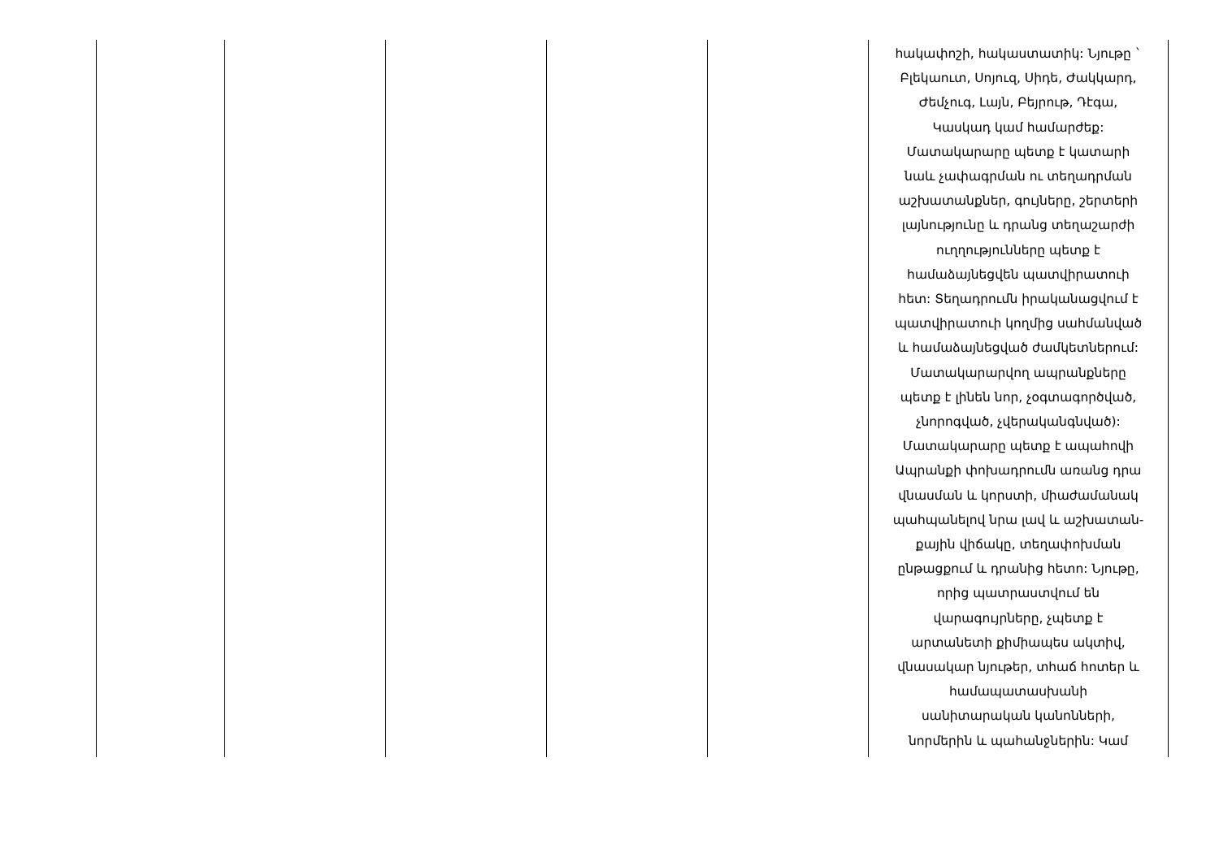| | | | | | հակափոշի, հակաստատիկ: Նյութը ` Բլեկաուտ, Սոյուզ, Սիդե, Ժակկարդ, Ժեմչուգ, Լայն, Բեյրութ, Դէգա, Կասկադ կամ համարժեք: Մատակարարը պետք է կատարի նաև չափագրման ու տեղադրման աշխատանքներ, գույները, շերտերի լայնությունը և դրանց տեղաշարժի ուղղությունները պետք է համաձայնեցվեն պատվիրատուի հետ: Տեղադրումն իրականացվում է պատվիրատուի կողմից սահմանված և համաձայնեցված ժամկետներում: Մատակարարվող ապրանքները պետք է լինեն նոր, չօգտագործված, չնորոգված, չվերականգնված): Մատակարարը պետք է ապահովի Ապրանքի փոխադրումն առանց դրա վնասման և կորստի, միաժամանակ պահպանելով նրա լավ և աշխատան- քային վիճակը, տեղափոխման ընթացքում և դրանից հետո: Նյութը, որից պատրաստվում են վարագույրները, չպետք է արտանետի քիմիապես ակտիվ, վնասակար նյութեր, տհաճ հոտեր և համապատասխանի սանիտարական կանոնների, նորմերին և պահանջներին: Կամ |